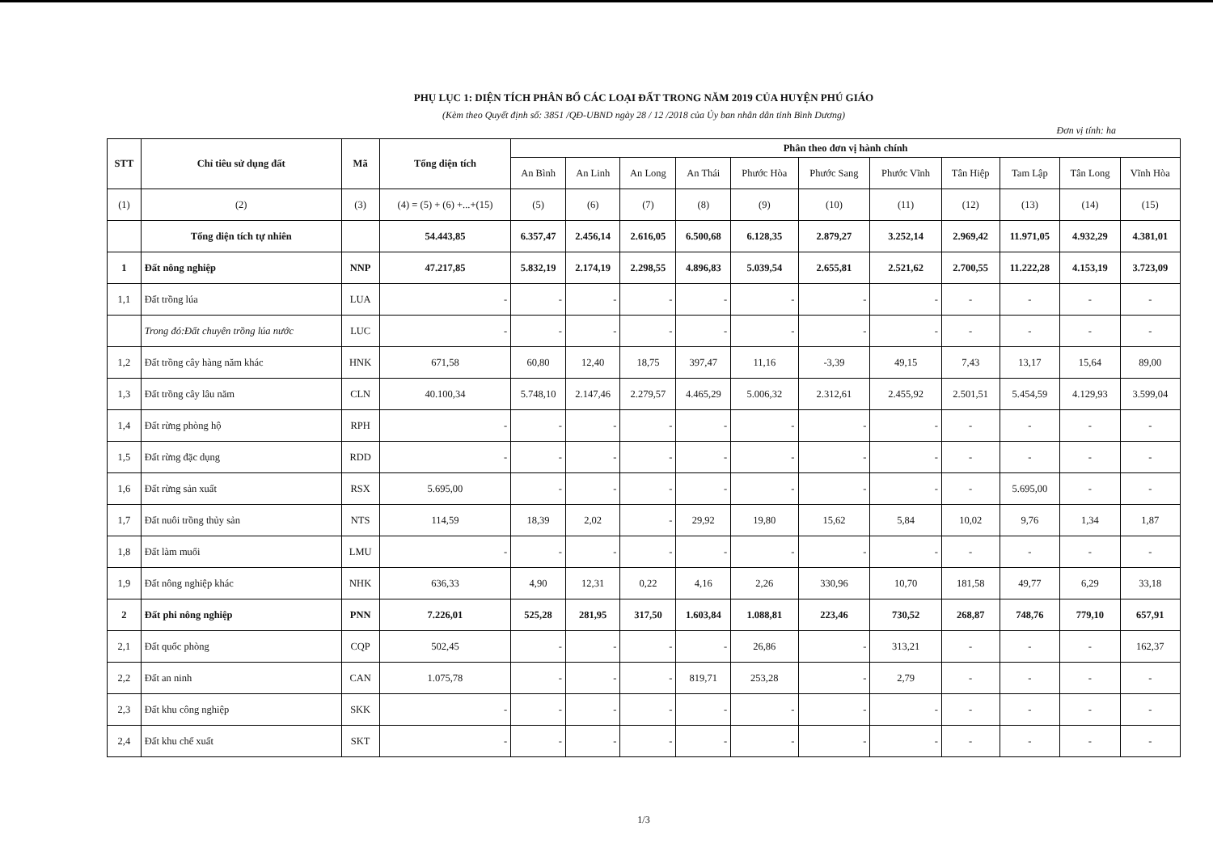PHỤ LỤC 1: DIỆN TÍCH PHÂN BỔ CÁC LOẠI ĐẤT TRONG NĂM 2019 CỦA HUYỆN PHÚ GIÁO
(Kèm theo Quyết định số: 3851 /QĐ-UBND ngày 28 / 12 /2018 của Ủy ban nhân dân tỉnh Bình Dương)
Đơn vị tính: ha
| STT | Chỉ tiêu sử dụng đất | Mã | Tổng diện tích | Phân theo đơn vị hành chính | | | | | | | | | | |
| --- | --- | --- | --- | --- | --- | --- | --- | --- | --- | --- | --- | --- | --- | --- |
| | | | | An Bình | An Linh | An Long | An Thái | Phước Hòa | Phước Sang | Phước Vĩnh | Tân Hiệp | Tam Lập | Tân Long | Vĩnh Hòa |
| (1) | (2) | (3) | (4) = (5) + (6) +...+(15) | (5) | (6) | (7) | (8) | (9) | (10) | (11) | (12) | (13) | (14) | (15) |
| | Tổng diện tích tự nhiên | | 54.443,85 | 6.357,47 | 2.456,14 | 2.616,05 | 6.500,68 | 6.128,35 | 2.879,27 | 3.252,14 | 2.969,42 | 11.971,05 | 4.932,29 | 4.381,01 |
| 1 | Đất nông nghiệp | NNP | 47.217,85 | 5.832,19 | 2.174,19 | 2.298,55 | 4.896,83 | 5.039,54 | 2.655,81 | 2.521,62 | 2.700,55 | 11.222,28 | 4.153,19 | 3.723,09 |
| 1,1 | Đất trồng lúa | LUA | - | - | - | - | - | - | - | - | - | - | - | - |
| | Trong đó:Đất chuyên trồng lúa nước | LUC | - | - | - | - | - | - | - | - | - | - | - | - |
| 1,2 | Đất trồng cây hàng năm khác | HNK | 671,58 | 60,80 | 12,40 | 18,75 | 397,47 | 11,16 | -3,39 | 49,15 | 7,43 | 13,17 | 15,64 | 89,00 |
| 1,3 | Đất trồng cây lâu năm | CLN | 40.100,34 | 5.748,10 | 2.147,46 | 2.279,57 | 4.465,29 | 5.006,32 | 2.312,61 | 2.455,92 | 2.501,51 | 5.454,59 | 4.129,93 | 3.599,04 |
| 1,4 | Đất rừng phòng hộ | RPH | - | - | - | - | - | - | - | - | - | - | - | - |
| 1,5 | Đất rừng đặc dụng | RDD | - | - | - | - | - | - | - | - | - | - | - | - |
| 1,6 | Đất rừng sản xuất | RSX | 5.695,00 | - | - | - | - | - | - | - | - | 5.695,00 | - | - |
| 1,7 | Đất nuôi trồng thủy sản | NTS | 114,59 | 18,39 | 2,02 | - | 29,92 | 19,80 | 15,62 | 5,84 | 10,02 | 9,76 | 1,34 | 1,87 |
| 1,8 | Đất làm muối | LMU | - | - | - | - | - | - | - | - | - | - | - | - |
| 1,9 | Đất nông nghiệp khác | NHK | 636,33 | 4,90 | 12,31 | 0,22 | 4,16 | 2,26 | 330,96 | 10,70 | 181,58 | 49,77 | 6,29 | 33,18 |
| 2 | Đất phi nông nghiệp | PNN | 7.226,01 | 525,28 | 281,95 | 317,50 | 1.603,84 | 1.088,81 | 223,46 | 730,52 | 268,87 | 748,76 | 779,10 | 657,91 |
| 2,1 | Đất quốc phòng | CQP | 502,45 | - | - | - | - | 26,86 | - | 313,21 | - | - | - | 162,37 |
| 2,2 | Đất an ninh | CAN | 1.075,78 | - | - | - | 819,71 | 253,28 | - | 2,79 | - | - | - | - |
| 2,3 | Đất khu công nghiệp | SKK | - | - | - | - | - | - | - | - | - | - | - | - |
| 2,4 | Đất khu chế xuất | SKT | - | - | - | - | - | - | - | - | - | - | - | - |
1/3